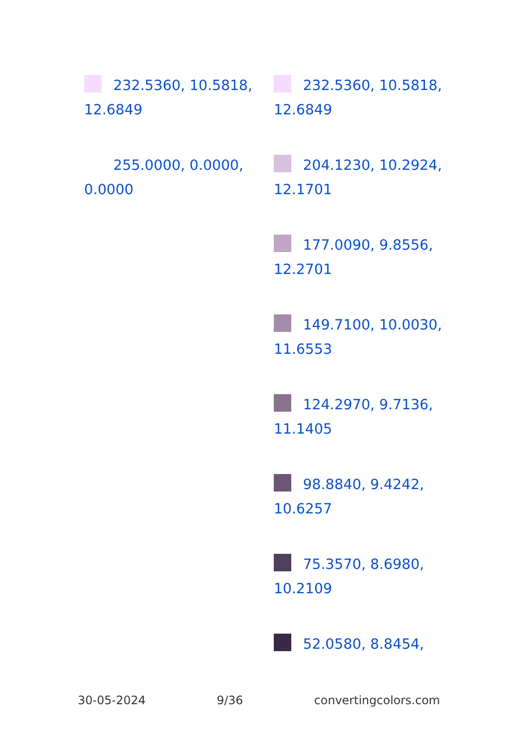232.5360, 10.5818, 12.6849
255.0000, 0.0000, 0.0000
232.5360, 10.5818, 12.6849
204.1230, 10.2924, 12.1701
177.0090, 9.8556, 12.2701
149.7100, 10.0030, 11.6553
124.2970, 9.7136, 11.1405
98.8840, 9.4242, 10.6257
75.3570, 8.6980, 10.2109
52.0580, 8.8454,
30-05-2024 9/36 convertingcolors.com